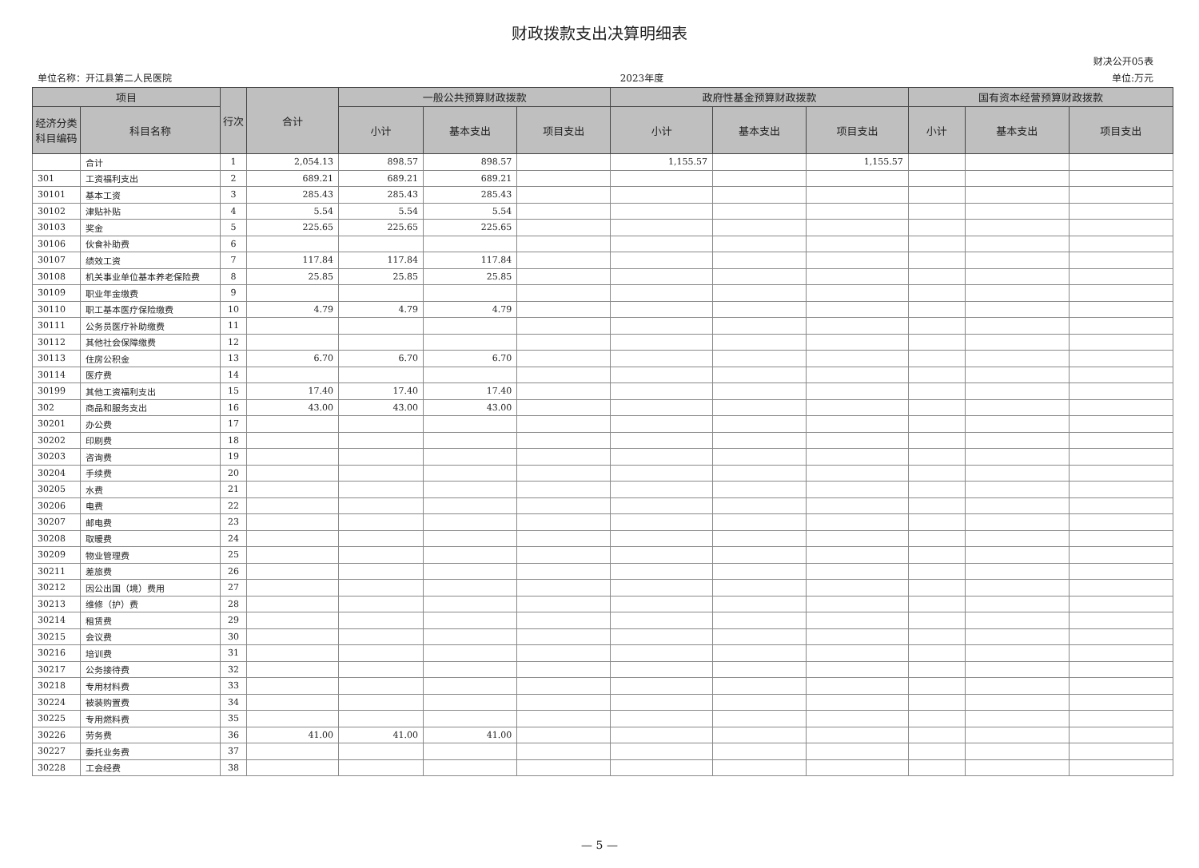财政拨款支出决算明细表
财决公开05表
单位名称：开江县第二人民医院 2023年度 单位:万元
| 项目 | | 行次 | 合计 | 一般公共预算财政拨款 | | | 政府性基金预算财政拨款 | | | 国有资本经营预算财政拨款 | | |
| --- | --- | --- | --- | --- | --- | --- | --- | --- | --- | --- | --- | --- |
| 经济分类科目编码 | 科目名称 | | | 小计 | 基本支出 | 项目支出 | 小计 | 基本支出 | 项目支出 | 小计 | 基本支出 | 项目支出 |
| | 合计 | 1 | 2,054.13 | 898.57 | 898.57 | | 1,155.57 | | 1,155.57 | | | |
| 301 | 工资福利支出 | 2 | 689.21 | 689.21 | 689.21 | | | | | | | |
| 30101 | 基本工资 | 3 | 285.43 | 285.43 | 285.43 | | | | | | | |
| 30102 | 津贴补贴 | 4 | 5.54 | 5.54 | 5.54 | | | | | | | |
| 30103 | 奖金 | 5 | 225.65 | 225.65 | 225.65 | | | | | | | |
| 30106 | 伙食补助费 | 6 | | | | | | | | | | |
| 30107 | 绩效工资 | 7 | 117.84 | 117.84 | 117.84 | | | | | | | |
| 30108 | 机关事业单位基本养老保险费 | 8 | 25.85 | 25.85 | 25.85 | | | | | | | |
| 30109 | 职业年金缴费 | 9 | | | | | | | | | | |
| 30110 | 职工基本医疗保险缴费 | 10 | 4.79 | 4.79 | 4.79 | | | | | | | |
| 30111 | 公务员医疗补助缴费 | 11 | | | | | | | | | | |
| 30112 | 其他社会保障缴费 | 12 | | | | | | | | | | |
| 30113 | 住房公积金 | 13 | 6.70 | 6.70 | 6.70 | | | | | | | |
| 30114 | 医疗费 | 14 | | | | | | | | | | |
| 30199 | 其他工资福利支出 | 15 | 17.40 | 17.40 | 17.40 | | | | | | | |
| 302 | 商品和服务支出 | 16 | 43.00 | 43.00 | 43.00 | | | | | | | |
| 30201 | 办公费 | 17 | | | | | | | | | | |
| 30202 | 印刷费 | 18 | | | | | | | | | | |
| 30203 | 咨询费 | 19 | | | | | | | | | | |
| 30204 | 手续费 | 20 | | | | | | | | | | |
| 30205 | 水费 | 21 | | | | | | | | | | |
| 30206 | 电费 | 22 | | | | | | | | | | |
| 30207 | 邮电费 | 23 | | | | | | | | | | |
| 30208 | 取暖费 | 24 | | | | | | | | | | |
| 30209 | 物业管理费 | 25 | | | | | | | | | | |
| 30211 | 差旅费 | 26 | | | | | | | | | | |
| 30212 | 因公出国（境）费用 | 27 | | | | | | | | | | |
| 30213 | 维修（护）费 | 28 | | | | | | | | | | |
| 30214 | 租赁费 | 29 | | | | | | | | | | |
| 30215 | 会议费 | 30 | | | | | | | | | | |
| 30216 | 培训费 | 31 | | | | | | | | | | |
| 30217 | 公务接待费 | 32 | | | | | | | | | | |
| 30218 | 专用材料费 | 33 | | | | | | | | | | |
| 30224 | 被装购置费 | 34 | | | | | | | | | | |
| 30225 | 专用燃料费 | 35 | | | | | | | | | | |
| 30226 | 劳务费 | 36 | 41.00 | 41.00 | 41.00 | | | | | | | |
| 30227 | 委托业务费 | 37 | | | | | | | | | | |
| 30228 | 工会经费 | 38 | | | | | | | | | | |
— 5 —